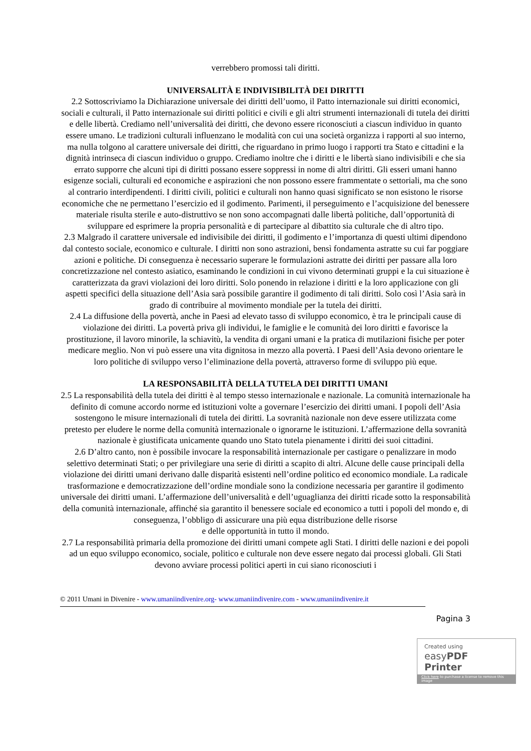verrebbero promossi tali diritti.
UNIVERSALITÀ E INDIVISIBILITÀ DEI DIRITTI
2.2 Sottoscriviamo la Dichiarazione universale dei diritti dell’uomo, il Patto internazionale sui diritti economici, sociali e culturali, il Patto internazionale sui diritti politici e civili e gli altri strumenti internazionali di tutela dei diritti e delle libertà. Crediamo nell’universalità dei diritti, che devono essere riconosciuti a ciascun individuo in quanto essere umano. Le tradizioni culturali influenzano le modalità con cui una società organizza i rapporti al suo interno, ma nulla tolgono al carattere universale dei diritti, che riguardano in primo luogo i rapporti tra Stato e cittadini e la dignità intrinseca di ciascun individuo o gruppo. Crediamo inoltre che i diritti e le libertà siano indivisibili e che sia errato supporre che alcuni tipi di diritti possano essere soppressi in nome di altri diritti. Gli esseri umani hanno esigenze sociali, culturali ed economiche e aspirazioni che non possono essere frammentate o settoriali, ma che sono al contrario interdipendenti. I diritti civili, politici e culturali non hanno quasi significato se non esistono le risorse economiche che ne permettano l’esercizio ed il godimento. Parimenti, il perseguimento e l’acquisizione del benessere materiale risulta sterile e auto-distruttivo se non sono accompagnati dalle libertà politiche, dall’opportunità di sviluppare ed esprimere la propria personalità e di partecipare al dibattito sia culturale che di altro tipo.
2.3 Malgrado il carattere universale ed indivisibile dei diritti, il godimento e l’importanza di questi ultimi dipendono dal contesto sociale, economico e culturale. I diritti non sono astrazioni, bensì fondamenta astratte su cui far poggiare azioni e politiche. Di conseguenza è necessario superare le formulazioni astratte dei diritti per passare alla loro concretizzazione nel contesto asiatico, esaminando le condizioni in cui vivono determinati gruppi e la cui situazione è caratterizzata da gravi violazioni dei loro diritti. Solo ponendo in relazione i diritti e la loro applicazione con gli aspetti specifici della situazione dell’Asia sarà possibile garantire il godimento di tali diritti. Solo così l’Asia sarà in grado di contribuire al movimento mondiale per la tutela dei diritti.
2.4 La diffusione della povertà, anche in Paesi ad elevato tasso di sviluppo economico, è tra le principali cause di violazione dei diritti. La povertà priva gli individui, le famiglie e le comunità dei loro diritti e favorisce la prostituzione, il lavoro minorile, la schiavitù, la vendita di organi umani e la pratica di mutilazioni fisiche per poter medicare meglio. Non vi può essere una vita dignitosa in mezzo alla povertà. I Paesi dell’Asia devono orientare le loro politiche di sviluppo verso l’eliminazione della povertà, attraverso forme di sviluppo più eque.
LA RESPONSABILITÀ DELLA TUTELA DEI DIRITTI UMANI
2.5 La responsabilità della tutela dei diritti è al tempo stesso internazionale e nazionale. La comunità internazionale ha definito di comune accordo norme ed istituzioni volte a governare l’esercizio dei diritti umani. I popoli dell’Asia sostengono le misure internazionali di tutela dei diritti. La sovranità nazionale non deve essere utilizzata come pretesto per eludere le norme della comunità internazionale o ignorarne le istituzioni. L’affermazione della sovranità nazionale è giustificata unicamente quando uno Stato tutela pienamente i diritti dei suoi cittadini.
2.6 D’altro canto, non è possibile invocare la responsabilità internazionale per castigare o penalizzare in modo selettivo determinati Stati; o per privilegiare una serie di diritti a scapito di altri. Alcune delle cause principali della violazione dei diritti umani derivano dalle disparità esistenti nell’ordine politico ed economico mondiale. La radicale trasformazione e democratizzazione dell’ordine mondiale sono la condizione necessaria per garantire il godimento universale dei diritti umani. L’affermazione dell’universalità e dell’uguaglianza dei diritti ricade sotto la responsabilità della comunità internazionale, affinché sia garantito il benessere sociale ed economico a tutti i popoli del mondo e, di conseguenza, l’obbligo di assicurare una più equa distribuzione delle risorse
e delle opportunità in tutto il mondo.
2.7 La responsabilità primaria della promozione dei diritti umani compete agli Stati. I diritti delle nazioni e dei popoli ad un equo sviluppo economico, sociale, politico e culturale non deve essere negato dai processi globali. Gli Stati devono avviare processi politici aperti in cui siano riconosciuti i
© 2011 Umani in Divenire - www.umaniindivenire.org- www.umaniindivenire.com - www.umaniindivenire.it
Pagina 3
Created using
easyPDF Printer
Click here to purchase a license to remove this image